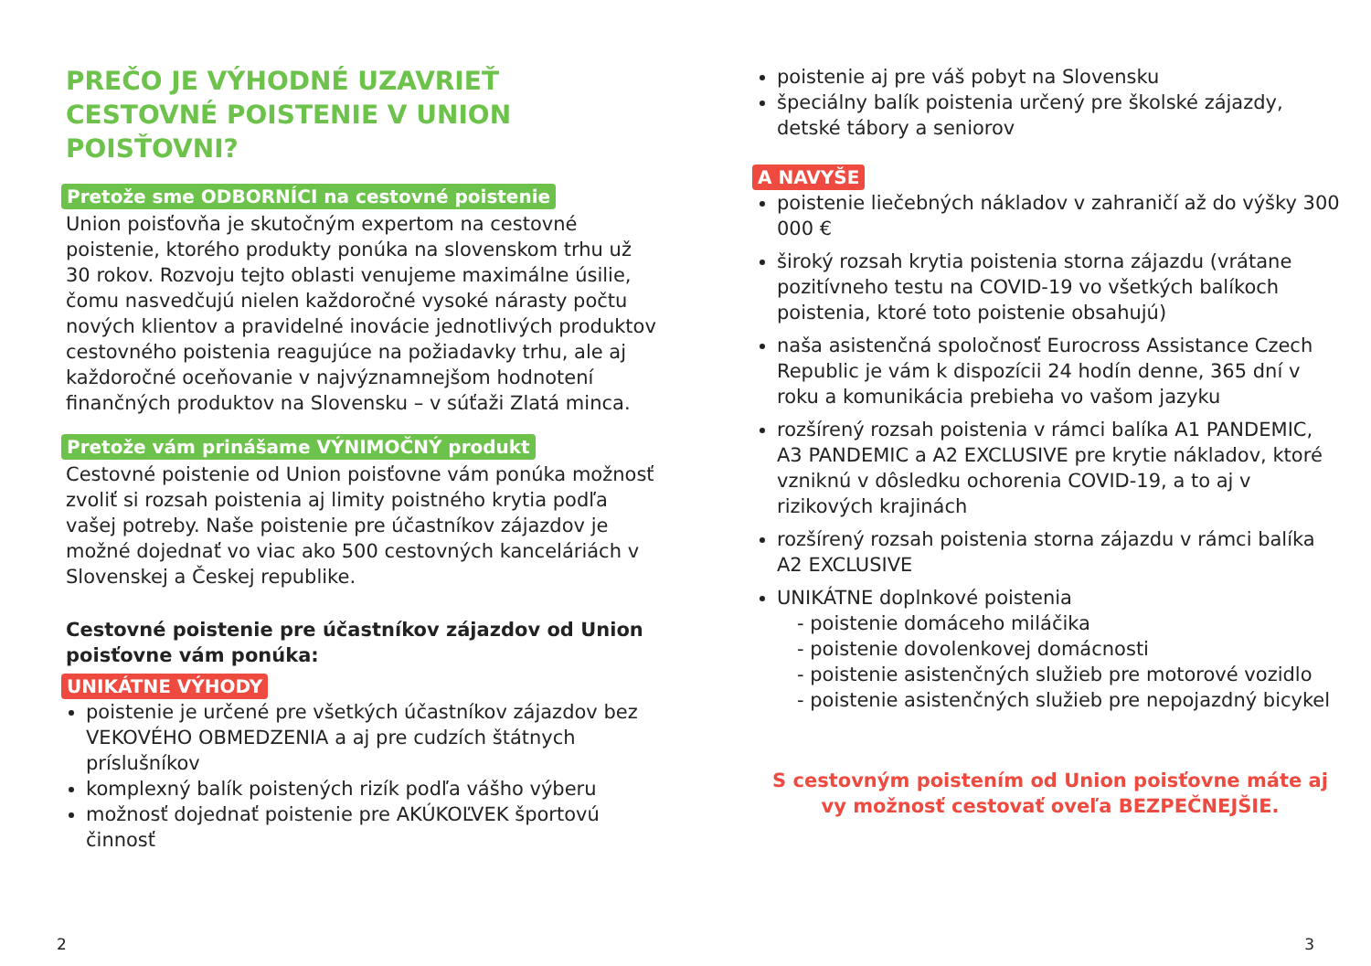PREČO JE VÝHODNÉ UZAVRIEŤ CESTOVNÉ POISTENIE V UNION POISŤOVNI?
Pretože sme ODBORNÍCI na cestovné poistenie
Union poisťovňa je skutočným expertom na cestovné poistenie, ktorého produkty ponúka na slovenskom trhu už 30 rokov. Rozvoju tejto oblasti venujeme maximálne úsilie, čomu nasvedčujú nielen každoročné vysoké nárasty počtu nových klientov a pravidelné inovácie jednotlivých produktov cestovného poistenia reagujúce na požiadavky trhu, ale aj každoročné oceňovanie v najvýznamnejšom hodnotení finančných produktov na Slovensku – v súťaži Zlatá minca.
Pretože vám prinášame VÝNIMOČNÝ produkt
Cestovné poistenie od Union poisťovne vám ponúka možnosť zvoliť si rozsah poistenia aj limity poistného krytia podľa vašej potreby. Naše poistenie pre účastníkov zájazdov je možné dojednať vo viac ako 500 cestovných kanceláriách v Slovenskej a Českej republike.
Cestovné poistenie pre účastníkov zájazdov od Union poisťovne vám ponúka:
UNIKÁTNE VÝHODY
poistenie je určené pre všetkých účastníkov zájazdov bez VEKOVÉHO OBMEDZENIA a aj pre cudzích štátnych príslušníkov
komplexný balík poistených rizík podľa vášho výberu
možnosť dojednať poistenie pre AKÚKOĽVEK športovú činnosť
poistenie aj pre váš pobyt na Slovensku
špeciálny balík poistenia určený pre školské zájazdy, detské tábory a seniorov
A NAVYŠE
poistenie liečebných nákladov v zahraničí až do výšky 300 000 €
široký rozsah krytia poistenia storna zájazdu (vrátane pozitívneho testu na COVID-19 vo všetkých balíkoch poistenia, ktoré toto poistenie obsahujú)
naša asistenčná spoločnosť Eurocross Assistance Czech Republic je vám k dispozícii 24 hodín denne, 365 dní v roku a komunikácia prebieha vo vašom jazyku
rozšírený rozsah poistenia v rámci balíka A1 PANDEMIC, A3 PANDEMIC a A2 EXCLUSIVE pre krytie nákladov, ktoré vzniknú v dôsledku ochorenia COVID-19, a to aj v rizikových krajinách
rozšírený rozsah poistenia storna zájazdu v rámci balíka A2 EXCLUSIVE
UNIKÁTNE doplnkové poistenia
- poistenie domáceho miláčika
- poistenie dovolenkovej domácnosti
- poistenie asistenčných služieb pre motorové vozidlo
- poistenie asistenčných služieb pre nepojazdný bicykel
S cestovným poistením od Union poisťovne máte aj vy možnosť cestovať oveľa BEZPEČNEJŠIE.
2 3